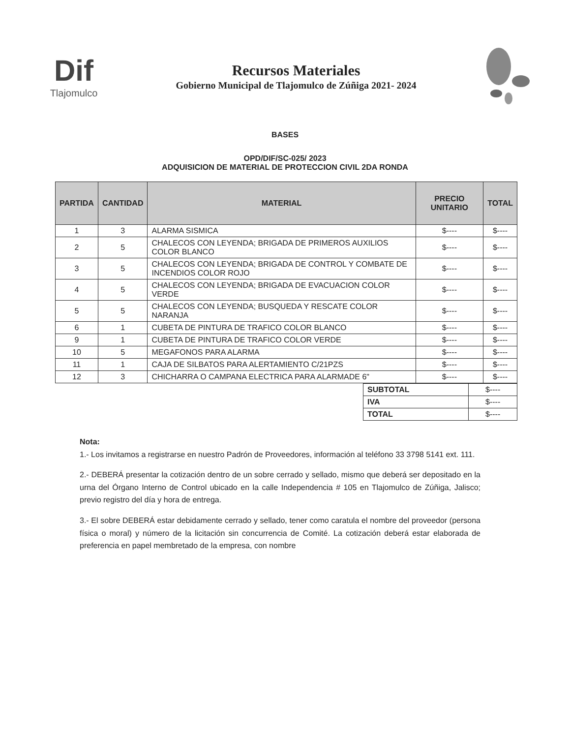Dif
Tlajomulco
Recursos Materiales
Gobierno Municipal de Tlajomulco de Zúñiga 2021- 2024
BASES
OPD/DIF/SC-025/ 2023
ADQUISICION DE MATERIAL DE PROTECCION CIVIL 2DA RONDA
| PARTIDA | CANTIDAD | MATERIAL | PRECIO UNITARIO | TOTAL |
| --- | --- | --- | --- | --- |
| 1 | 3 | ALARMA SISMICA | $---- | $---- |
| 2 | 5 | CHALECOS CON LEYENDA; BRIGADA DE PRIMEROS AUXILIOS COLOR BLANCO | $---- | $---- |
| 3 | 5 | CHALECOS CON LEYENDA; BRIGADA DE CONTROL Y COMBATE DE INCENDIOS COLOR ROJO | $---- | $---- |
| 4 | 5 | CHALECOS CON LEYENDA; BRIGADA DE EVACUACION COLOR VERDE | $---- | $---- |
| 5 | 5 | CHALECOS CON LEYENDA; BUSQUEDA Y RESCATE COLOR NARANJA | $---- | $---- |
| 6 | 1 | CUBETA DE PINTURA DE TRAFICO COLOR BLANCO | $---- | $---- |
| 9 | 1 | CUBETA DE PINTURA DE TRAFICO COLOR VERDE | $---- | $---- |
| 10 | 5 | MEGAFONOS PARA ALARMA | $---- | $---- |
| 11 | 1 | CAJA DE SILBATOS PARA ALERTAMIENTO C/21PZS | $---- | $---- |
| 12 | 3 | CHICHARRA O CAMPANA ELECTRICA PARA ALARMADE 6" | $---- | $---- |
| SUBTOTAL | $---- |
| IVA | $---- |
| TOTAL | $---- |
Nota:
1.- Los invitamos a registrarse en nuestro Padrón de Proveedores, información al teléfono 33 3798 5141 ext. 111.
2.- DEBERÁ presentar la cotización dentro de un sobre cerrado y sellado, mismo que deberá ser depositado en la urna del Órgano Interno de Control ubicado en la calle Independencia # 105 en Tlajomulco de Zúñiga, Jalisco; previo registro del día y hora de entrega.
3.- El sobre DEBERÁ estar debidamente cerrado y sellado, tener como caratula el nombre del proveedor (persona física o moral) y número de la licitación sin concurrencia de Comité. La cotización deberá estar elaborada de preferencia en papel membretado de la empresa, con nombre